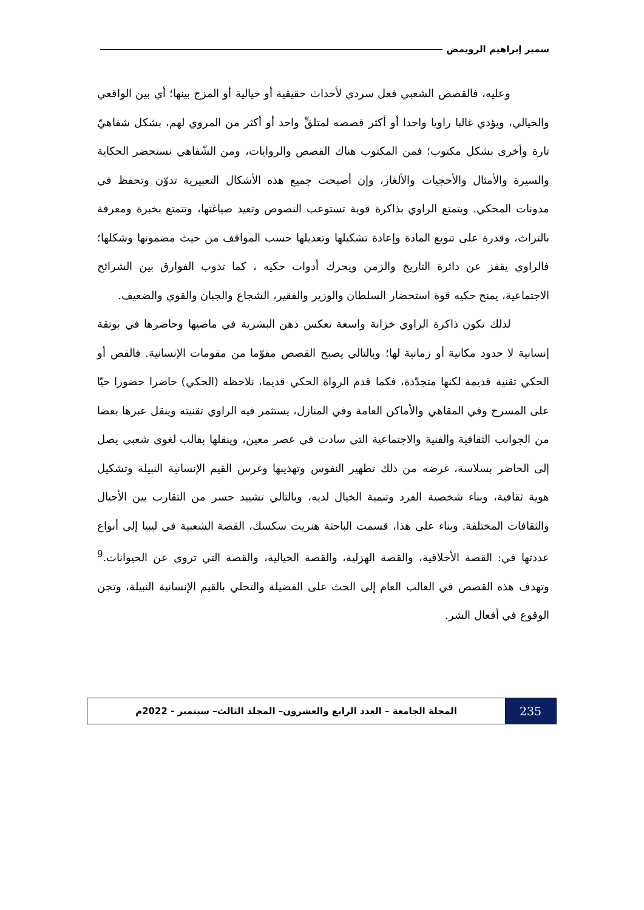سمير إبراهيم الرويمض
وعليه، فالقصص الشعبي فعل سردي لأحداث حقيقية أو خيالية أو المزج بينها؛ أي بين الواقعي والخيالي، ويؤدي غالبا راويا واحدا أو أكثر قصصه لمتلقٍّ واحد أو أكثر من المروي لهم، بشكل شفاهيّ تارة وأخرى بشكل مكتوب؛ فمن المكتوب هناك القصص والروايات، ومن الشّفاهي نستحضر الحكاية والسيرة والأمثال والأحجيات والألغاز، وإن أصبحت جميع هذه الأشكال التعبيرية تدوّن وتحفظ في مدونات المحكي. ويتمتع الراوي بذاكرة قوية تستوعب النصوص وتعيد صياغتها، وتتمتع بخبرة ومعرفة بالتراث، وقدرة على تنويع المادة وإعادة تشكيلها وتعديلها حسب المواقف من حيث مضمونها وشكلها؛ فالراوي يقفز عن دائرة التاريخ والزمن ويحرك أدوات حكيه ، كما تذوب الفوارق بين الشرائح الاجتماعية، يمنح حكيه قوة استحضار السلطان والوزير والفقير، الشجاع والجبان والقوي والضعيف.
لذلك تكون ذاكرة الراوي خزانة واسعة تعكس ذهن البشرية في ماضيها وحاضرها في بوتقة إنسانية لا حدود مكانية أو زمانية لها؛ وبالتالي يصبح القصص مقوّما من مقومات الإنسانية. فالقص أو الحكي تقنية قديمة لكنها متجدّدة، فكما قدم الرواة الحكي قديما، نلاحظه (الحكي) حاضرا حضورا حيّا على المسرح وفي المقاهي والأماكن العامة وفي المنازل، يستثمر فيه الراوي تقنيته وينقل عبرها بعضا من الجوانب الثقافية والفنية والاجتماعية التي سادت في عصر معين، وينقلها بقالب لغوي شعبي يصل إلى الحاضر بسلاسة، غرضه من ذلك تطهير النفوس وتهذيبها وغرس القيم الإنسانية النبيلة وتشكيل هوية ثقافية، وبناء شخصية الفرد وتنمية الخيال لديه، وبالتالي تشييد جسر من التقارب بين الأجيال والثقافات المختلفة. وبناء على هذا، قسمت الباحثة هنريت سكسك، القصة الشعبية في ليبيا إلى أنواع عددتها في: القصة الأخلاقية، والقصة الهزلية، والقصة الخيالية، والقصة التي تروى عن الحيوانات.<sup>9</sup> وتهدف هذه القصص في الغالب العام إلى الحث على الفضيلة والتحلي بالقيم الإنسانية النبيلة، وتجن الوقوع في أفعال الشر.
235
المجلة الجامعة – العدد الرابع والعشرون– المجلد الثالث– سبتمبر - 2022م